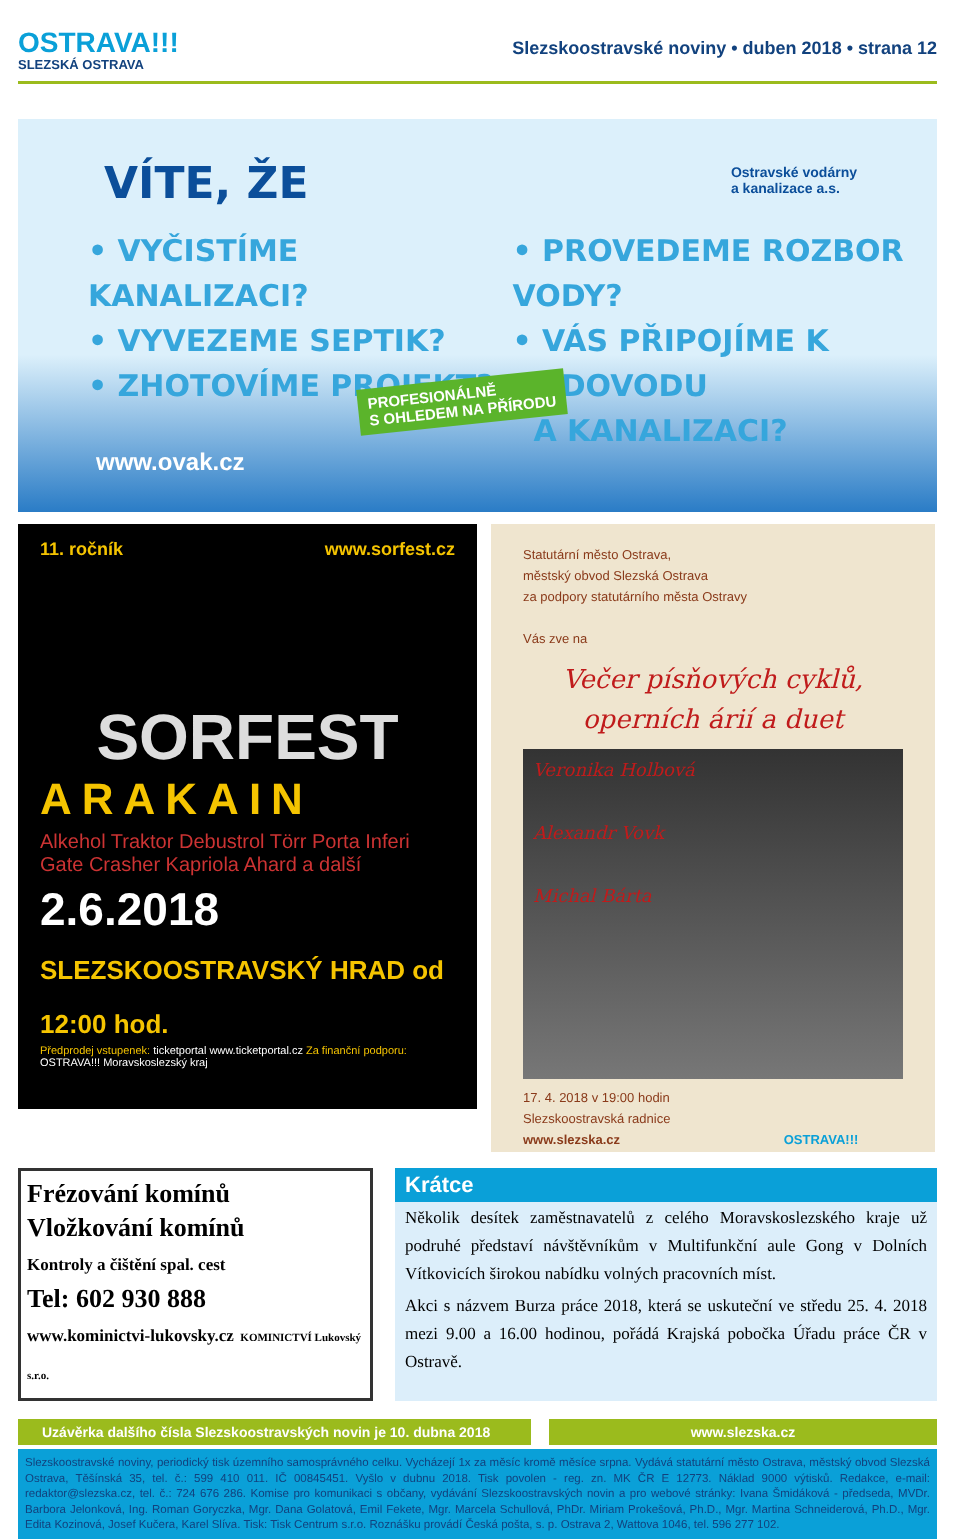OSTRAVA!!!
SLEZSKÁ OSTRAVA
Slezskoostravské noviny • duben 2018 • strana 12
VÍTE, ŽE
Ostravské vodárny
a kanalizace a.s.
• VYČISTÍME KANALIZACI?
• VYVEZEME SEPTIK?
• ZHOTOVÍME PROJEKT?
• PROVEDEME ROZBOR VODY?
• VÁS PŘIPOJÍME K VODOVODU
A KANALIZACI?
PROFESIONÁLNĚ
S OHLEDEM NA PŘÍRODU
www.ovak.cz
11. ročník www.sorfest.cz
SORFEST
ARAKAIN
Alkehol Traktor Debustrol Törr Porta Inferi Gate Crasher Kapriola Ahard a další
2.6.2018 SLEZSKOOSTRAVSKÝ HRAD od 12:00 hod.
Předprodej vstupenek: ticketportal www.ticketportal.cz Za finanční podporu: OSTRAVA!!! Moravskoslezský kraj
Statutární město Ostrava,
městský obvod Slezská Ostrava
za podpory statutárního města Ostravy
Vás zve na
Večer písňových cyklů,
operních árií a duet
Veronika Holbová
Alexandr Vovk
Michal Bárta
17. 4. 2018 v 19:00 hodin
Slezskoostravská radnice
www.slezska.cz OSTRAVA!!!
Frézování komínů
Vložkování komínů
Kontroly a čištění spal. cest
Tel: 602 930 888
www.kominictvi-lukovsky.cz KOMINICTVÍ Lukovský s.r.o.
Krátce
Několik desítek zaměstnavatelů z celého Moravskoslezského kraje už podruhé představí návštěvníkům v Multifunkční aule Gong v Dolních Vítkovicích širokou nabídku volných pracovních míst.
Akci s názvem Burza práce 2018, která se uskuteční ve středu 25. 4. 2018 mezi 9.00 a 16.00 hodinou, pořádá Krajská pobočka Úřadu práce ČR v Ostravě.
Uzávěrka dalšího čísla Slezskoostravských novin je 10. dubna 2018
www.slezska.cz
Slezskoostravské noviny, periodický tisk územního samosprávného celku. Vycházejí 1x za měsíc kromě měsíce srpna. Vydává statutární město Ostrava, městský obvod Slezská Ostrava, Těšínská 35, tel. č.: 599 410 011. IČ 00845451. Vyšlo v dubnu 2018. Tisk povolen - reg. zn. MK ČR E 12773. Náklad 9000 výtisků. Redakce, e-mail: redaktor@slezska.cz, tel. č.: 724 676 286. Komise pro komunikaci s občany, vydávání Slezskoostravských novin a pro webové stránky: Ivana Šmidáková - předseda, MVDr. Barbora Jelonková, Ing. Roman Goryczka, Mgr. Dana Golatová, Emil Fekete, Mgr. Marcela Schullová, PhDr. Miriam Prokešová, Ph.D., Mgr. Martina Schneiderová, Ph.D., Mgr. Edita Kozinová, Josef Kučera, Karel Slíva. Tisk: Tisk Centrum s.r.o. Roznášku provádí Česká pošta, s. p. Ostrava 2, Wattova 1046, tel. 596 277 102.